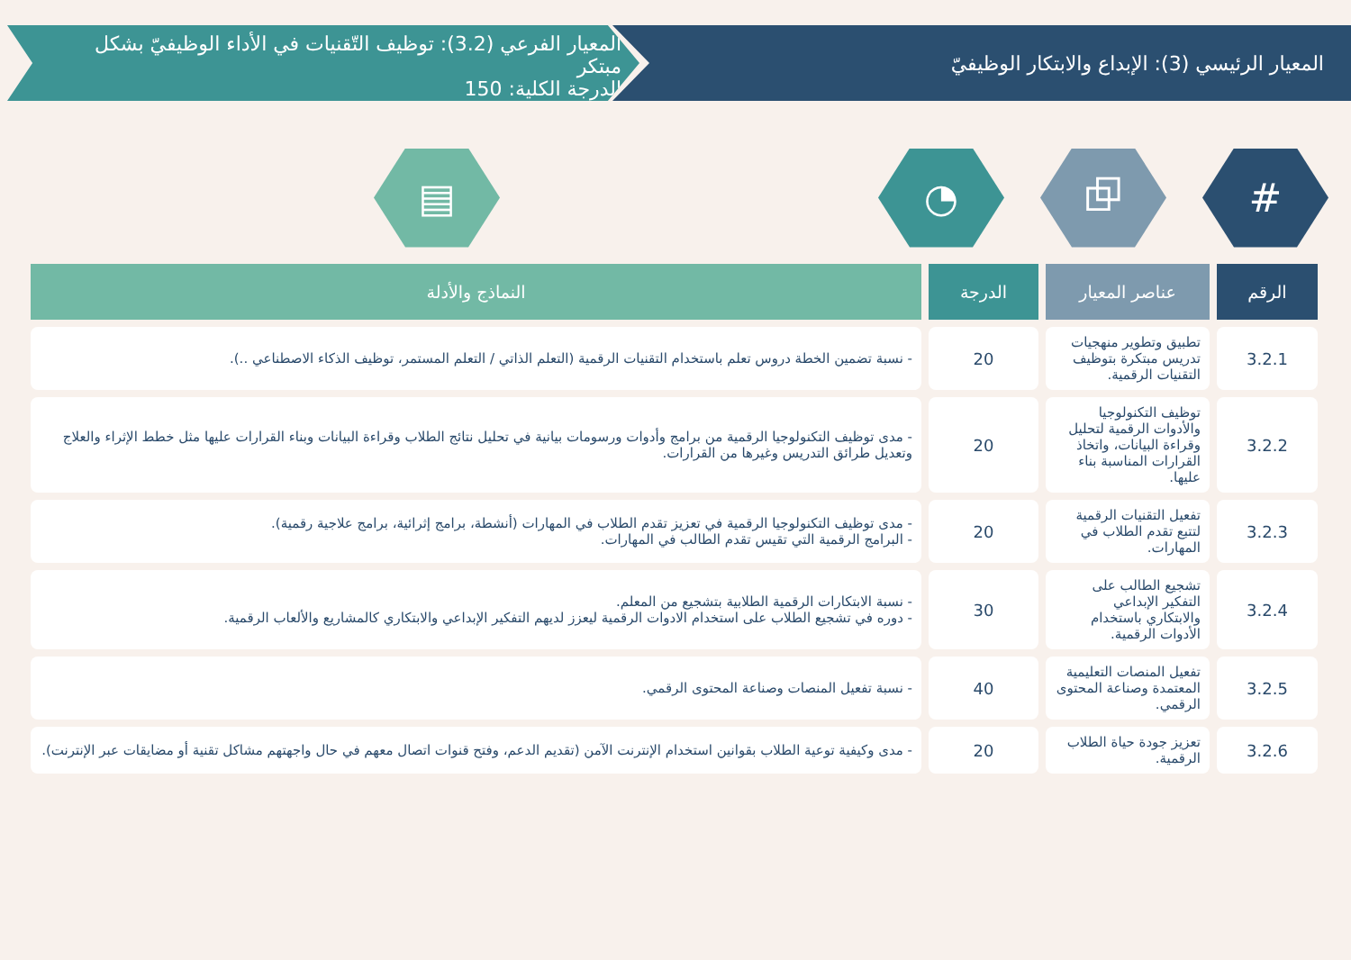المعيار الرئيسي (3): الإبداع والابتكار الوظيفيّ
المعيار الفرعي (3.2): توظيف التّقنيات في الأداء الوظيفيّ بشكل مبتكر
الدرجة الكلية: 150
# ⧉ ◔ ▤
| الرقم | عناصر المعيار | الدرجة | النماذج والأدلة |
| --- | --- | --- | --- |
| 3.2.1 | تطبيق وتطوير منهجيات تدريس مبتكرة بتوظيف التقنيات الرقمية. | 20 | - نسبة تضمين الخطة دروس تعلم باستخدام التقنيات الرقمية (التعلم الذاتي / التعلم المستمر، توظيف الذكاء الاصطناعي ..). |
| 3.2.2 | توظيف التكنولوجيا والأدوات الرقمية لتحليل وقراءة البيانات، واتخاذ القرارات المناسبة بناء عليها. | 20 | - مدى توظيف التكنولوجيا الرقمية من برامج وأدوات ورسومات بيانية في تحليل نتائج الطلاب وقراءة البيانات وبناء القرارات عليها مثل خطط الإثراء والعلاج وتعديل طرائق التدريس وغيرها من القرارات. |
| 3.2.3 | تفعيل التقنيات الرقمية لتتبع تقدم الطلاب في المهارات. | 20 | - مدى توظيف التكنولوجيا الرقمية في تعزيز تقدم الطلاب في المهارات (أنشطة، برامج إثرائية، برامج علاجية رقمية). - البرامج الرقمية التي تقيس تقدم الطالب في المهارات. |
| 3.2.4 | تشجيع الطالب على التفكير الإبداعي والابتكاري باستخدام الأدوات الرقمية. | 30 | - نسبة الابتكارات الرقمية الطلابية بتشجيع من المعلم. - دوره في تشجيع الطلاب على استخدام الادوات الرقمية ليعزز لديهم التفكير الإبداعي والابتكاري كالمشاريع والألعاب الرقمية. |
| 3.2.5 | تفعيل المنصات التعليمية المعتمدة وصناعة المحتوى الرقمي. | 40 | - نسبة تفعيل المنصات وصناعة المحتوى الرقمي. |
| 3.2.6 | تعزيز جودة حياة الطلاب الرقمية. | 20 | - مدى وكيفية توعية الطلاب بقوانين استخدام الإنترنت الآمن (تقديم الدعم، وفتح قنوات اتصال معهم في حال واجهتهم مشاكل تقنية أو مضايقات عبر الإنترنت). |